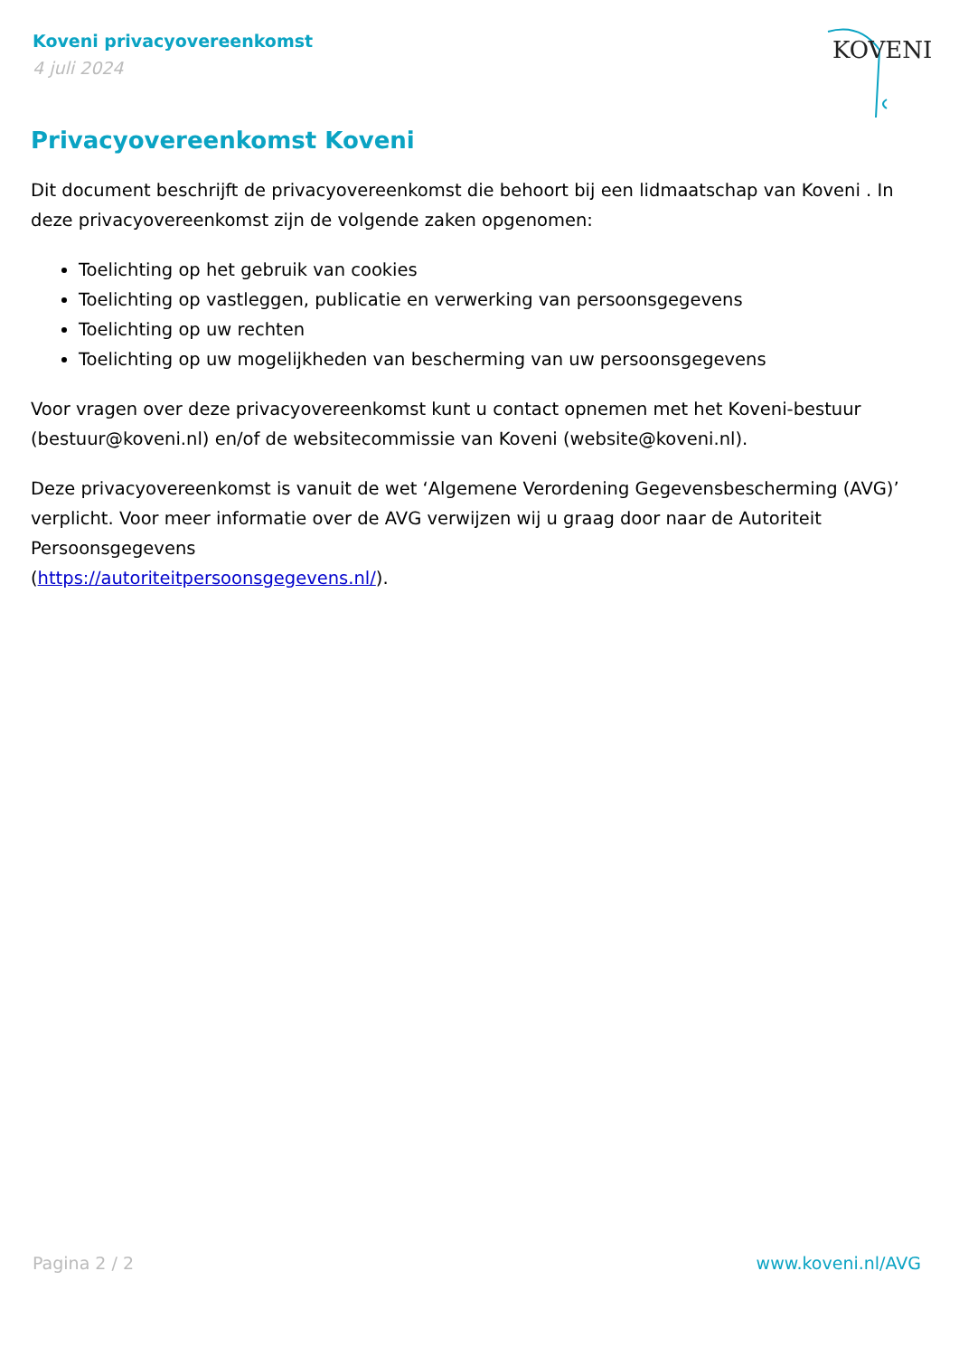Koveni privacyovereenkomst
4 juli 2024
KOVENI
Privacyovereenkomst Koveni
Dit document beschrijft de privacyovereenkomst die behoort bij een lidmaatschap van Koveni . In deze privacyovereenkomst zijn de volgende zaken opgenomen:
Toelichting op het gebruik van cookies
Toelichting op vastleggen, publicatie en verwerking van persoonsgegevens
Toelichting op uw rechten
Toelichting op uw mogelijkheden van bescherming van uw persoonsgegevens
Voor vragen over deze privacyovereenkomst kunt u contact opnemen met het Koveni-bestuur (bestuur@koveni.nl) en/of de websitecommissie van Koveni (website@koveni.nl).
Deze privacyovereenkomst is vanuit de wet ‘Algemene Verordening Gegevensbescherming (AVG)’ verplicht. Voor meer informatie over de AVG verwijzen wij u graag door naar de Autoriteit Persoonsgegevens
(https://autoriteitpersoonsgegevens.nl/).
Pagina 2 / 2 www.koveni.nl/AVG